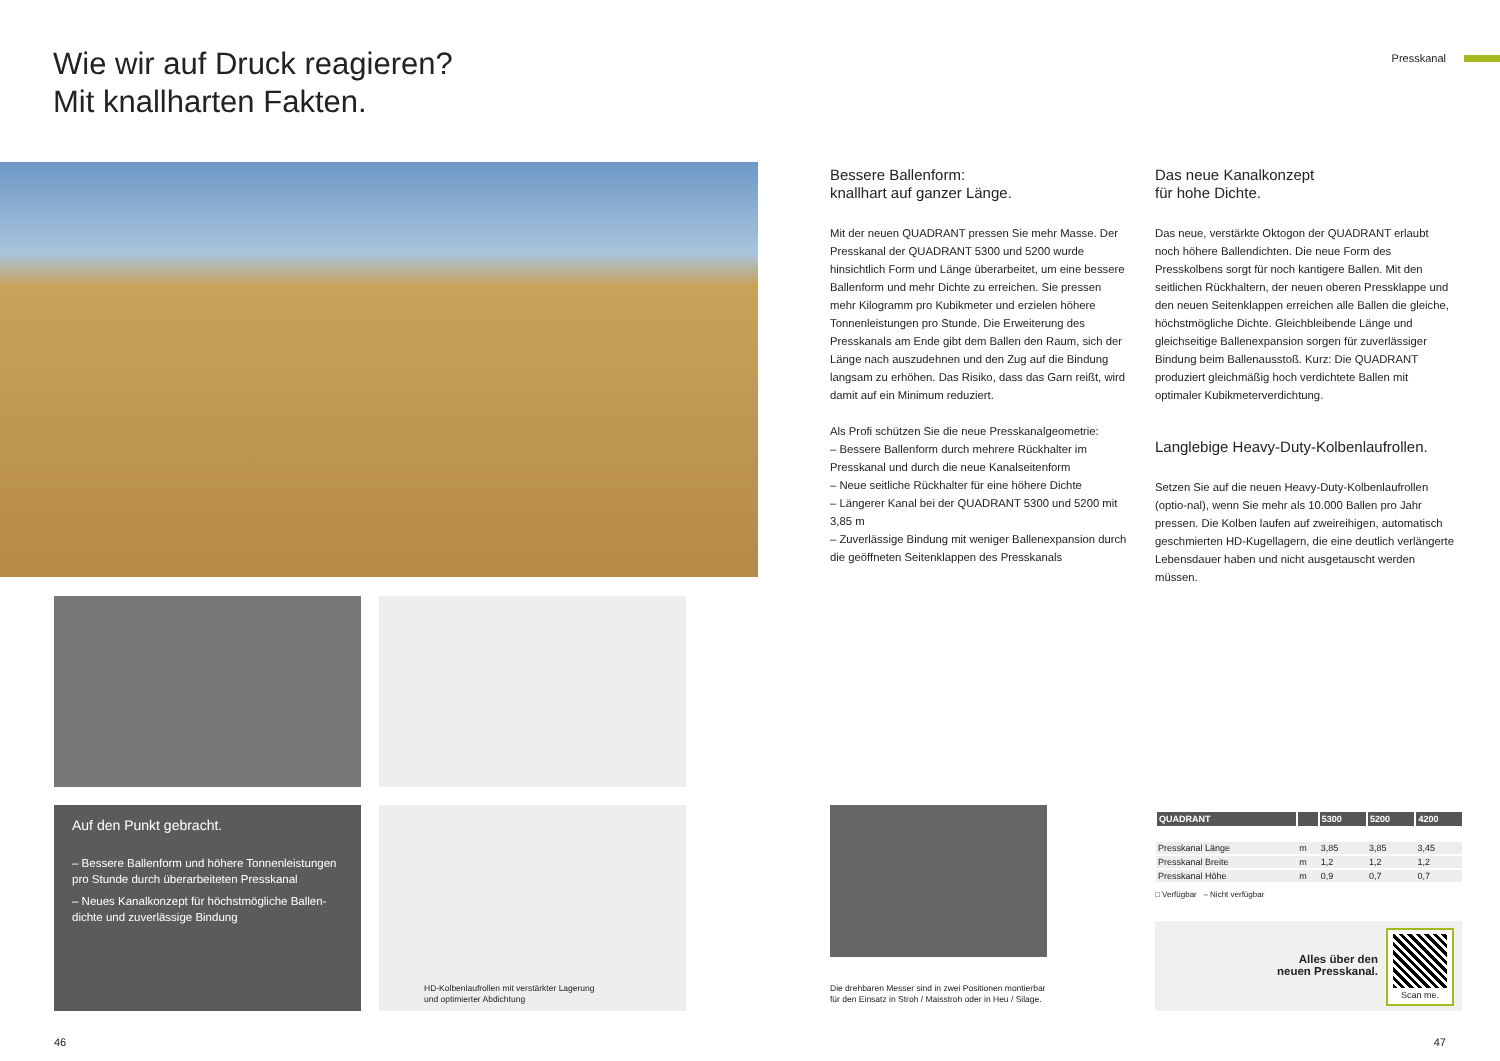Wie wir auf Druck reagieren?
Mit knallharten Fakten.
Presskanal
Auf den Punkt gebracht.
– Bessere Ballenform und höhere Tonnenleistungen pro Stunde durch überarbeiteten Presskanal
– Neues Kanalkonzept für höchstmögliche Ballen-dichte und zuverlässige Bindung
HD-Kolbenlaufrollen mit verstärkter Lagerung
und optimierter Abdichtung
Bessere Ballenform:
knallhart auf ganzer Länge.
Mit der neuen QUADRANT pressen Sie mehr Masse. Der Presskanal der QUADRANT 5300 und 5200 wurde hinsichtlich Form und Länge überarbeitet, um eine bessere Ballenform und mehr Dichte zu erreichen. Sie pressen mehr Kilogramm pro Kubikmeter und erzielen höhere Tonnenleistungen pro Stunde. Die Erweiterung des Presskanals am Ende gibt dem Ballen den Raum, sich der Länge nach auszudehnen und den Zug auf die Bindung langsam zu erhöhen. Das Risiko, dass das Garn reißt, wird damit auf ein Minimum reduziert.
Als Profi schützen Sie die neue Presskanalgeometrie:
– Bessere Ballenform durch mehrere Rückhalter im Presskanal und durch die neue Kanalseitenform
– Neue seitliche Rückhalter für eine höhere Dichte
– Längerer Kanal bei der QUADRANT 5300 und 5200 mit 3,85 m
– Zuverlässige Bindung mit weniger Ballenexpansion durch die geöffneten Seitenklappen des Presskanals
Das neue Kanalkonzept
für hohe Dichte.
Das neue, verstärkte Oktogon der QUADRANT erlaubt noch höhere Ballendichten. Die neue Form des Presskolbens sorgt für noch kantigere Ballen. Mit den seitlichen Rückhaltern, der neuen oberen Pressklappe und den neuen Seitenklappen erreichen alle Ballen die gleiche, höchstmögliche Dichte. Gleichbleibende Länge und gleichseitige Ballenexpansion sorgen für zuverlässiger Bindung beim Ballenausstoß. Kurz: Die QUADRANT produziert gleichmäßig hoch verdichtete Ballen mit optimaler Kubikmeterverdichtung.
Langlebige Heavy-Duty-Kolbenlaufrollen.
Setzen Sie auf die neuen Heavy-Duty-Kolbenlaufrollen (optio-nal), wenn Sie mehr als 10.000 Ballen pro Jahr pressen. Die Kolben laufen auf zweireihigen, automatisch geschmierten HD-Kugellagern, die eine deutlich verlängerte Lebensdauer haben und nicht ausgetauscht werden müssen.
Die drehbaren Messer sind in zwei Positionen montierbar
für den Einsatz in Stroh / Maisstroh oder in Heu / Silage.
| QUADRANT | | 5300 | 5200 | 4200 |
| --- | --- | --- | --- | --- |
| Presskanal Länge | m | 3,85 | 3,85 | 3,45 |
| Presskanal Breite | m | 1,2 | 1,2 | 1,2 |
| Presskanal Höhe | m | 0,9 | 0,7 | 0,7 |
□ Verfügbar – Nicht verfügbar
Alles über den
neuen Presskanal.
Scan me.
46 47